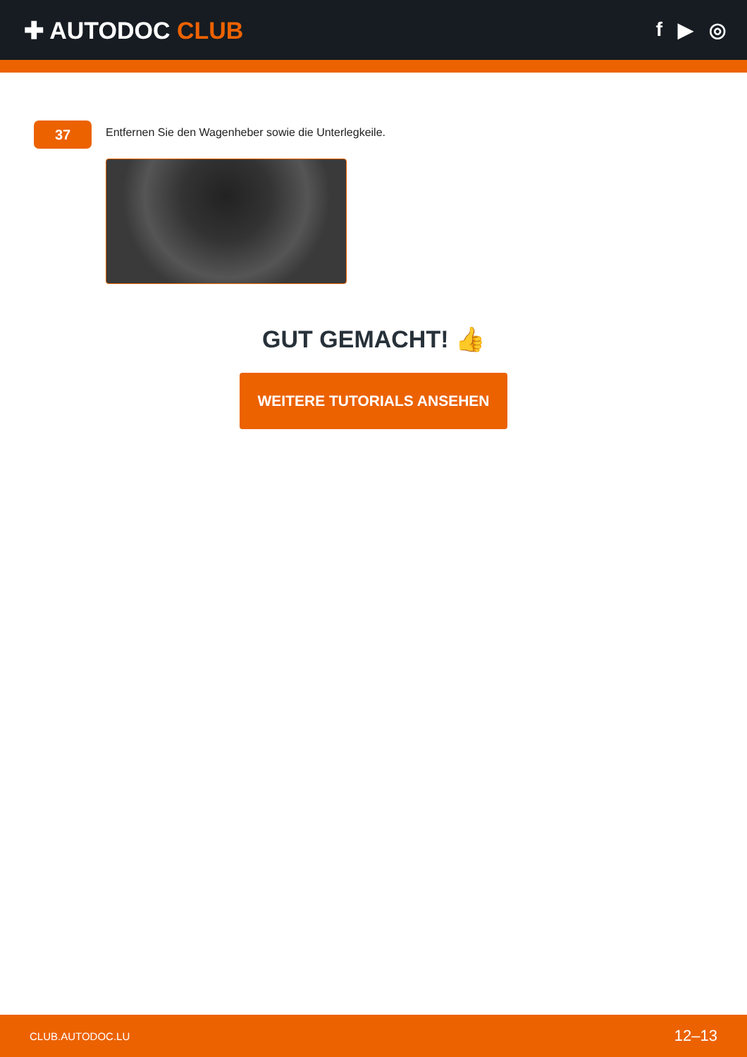✚ AUTODOC CLUB
f ▶ ◎
37
Entfernen Sie den Wagenheber sowie die Unterlegkeile.
GUT GEMACHT! 👍
WEITERE TUTORIALS ANSEHEN
CLUB.AUTODOC.LU 12–13